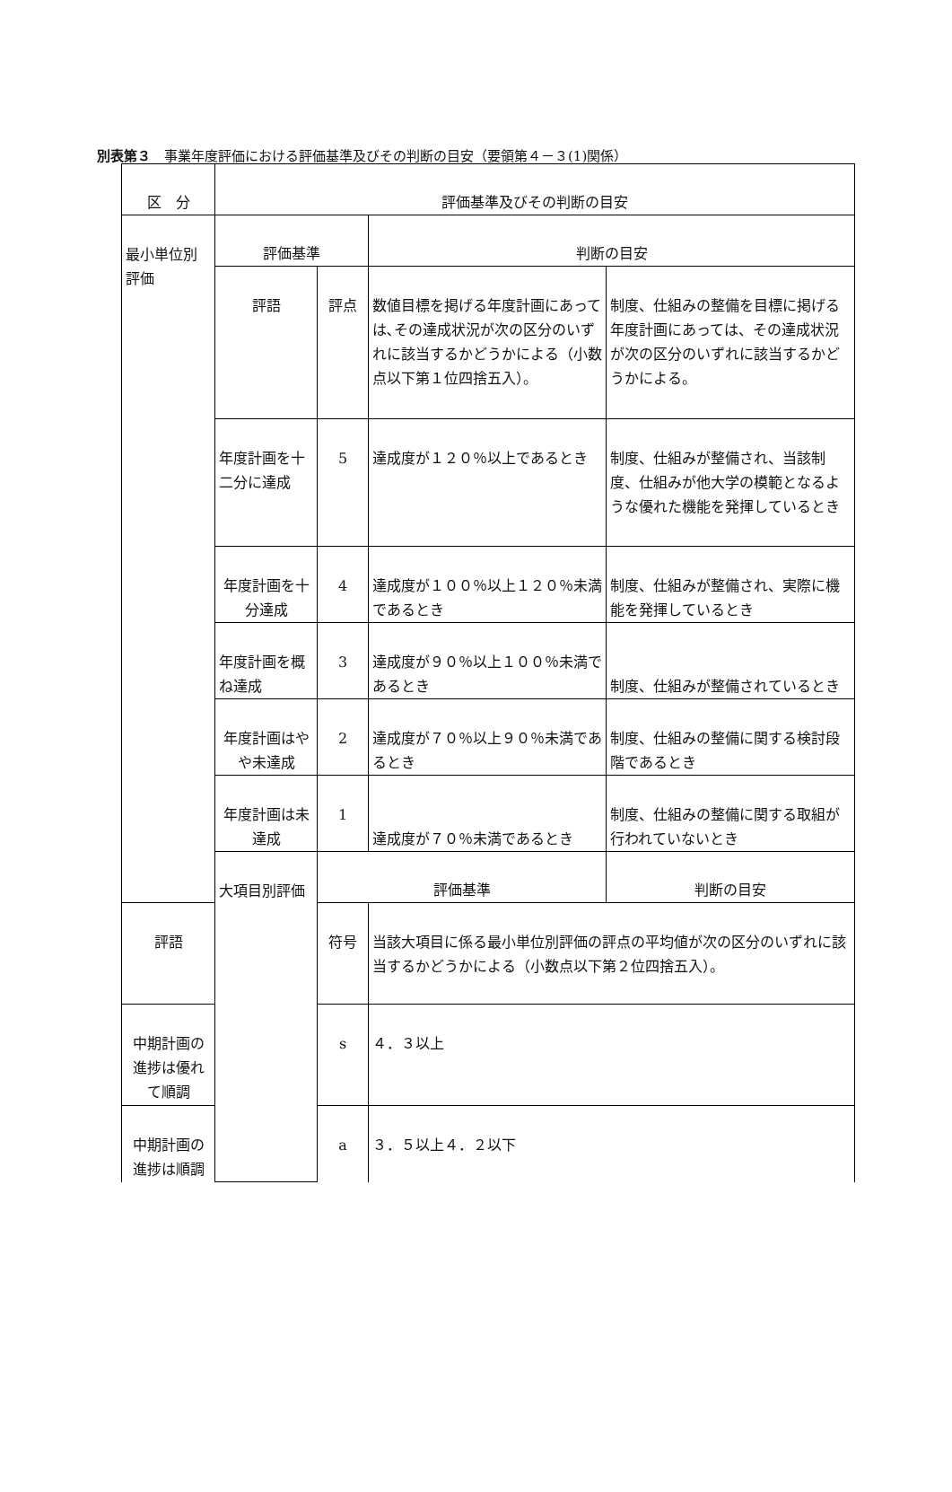別表第３　事業年度評価における評価基準及びその判断の目安（要領第４－３(1)関係）
| 区 分 | 評価基準及びその判断の目安 | | | |
| 最小単位別評価 | 評価基準 | | 判断の目安 | |
| | 評語 | 評点 | 数値目標を掲げる年度計画にあっては､その達成状況が次の区分のいずれに該当するかどうかによる（小数点以下第１位四捨五入）。 | 制度、仕組みの整備を目標に掲げる年度計画にあっては、その達成状況が次の区分のいずれに該当するかどうかによる。 |
| | 年度計画を十二分に達成 | 5 | 達成度が１２０％以上であるとき | 制度、仕組みが整備され、当該制度、仕組みが他大学の模範となるような優れた機能を発揮しているとき |
| | 年度計画を十分達成 | 4 | 達成度が１００％以上１２０％未満であるとき | 制度、仕組みが整備され、実際に機能を発揮しているとき |
| | 年度計画を概ね達成 | 3 | 達成度が９０％以上１００％未満であるとき | 制度、仕組みが整備されているとき |
| | 年度計画はやや未達成 | 2 | 達成度が７０％以上９０％未満であるとき | 制度、仕組みの整備に関する検討段階であるとき |
| | 年度計画は未達成 | 1 | 達成度が７０％未満であるとき | 制度、仕組みの整備に関する取組が行われていないとき |
| | 大項目別評価 | 評価基準 | | 判断の目安 |
| 評語 | | 符号 | 当該大項目に係る最小単位別評価の評点の平均値が次の区分のいずれに該当するかどうかによる（小数点以下第２位四捨五入）。 | |
| 中期計画の進捗は優れて順調 | | s | ４．３以上 | |
| 中期計画の進捗は順調 | | a | ３．５以上４．２以下 | |